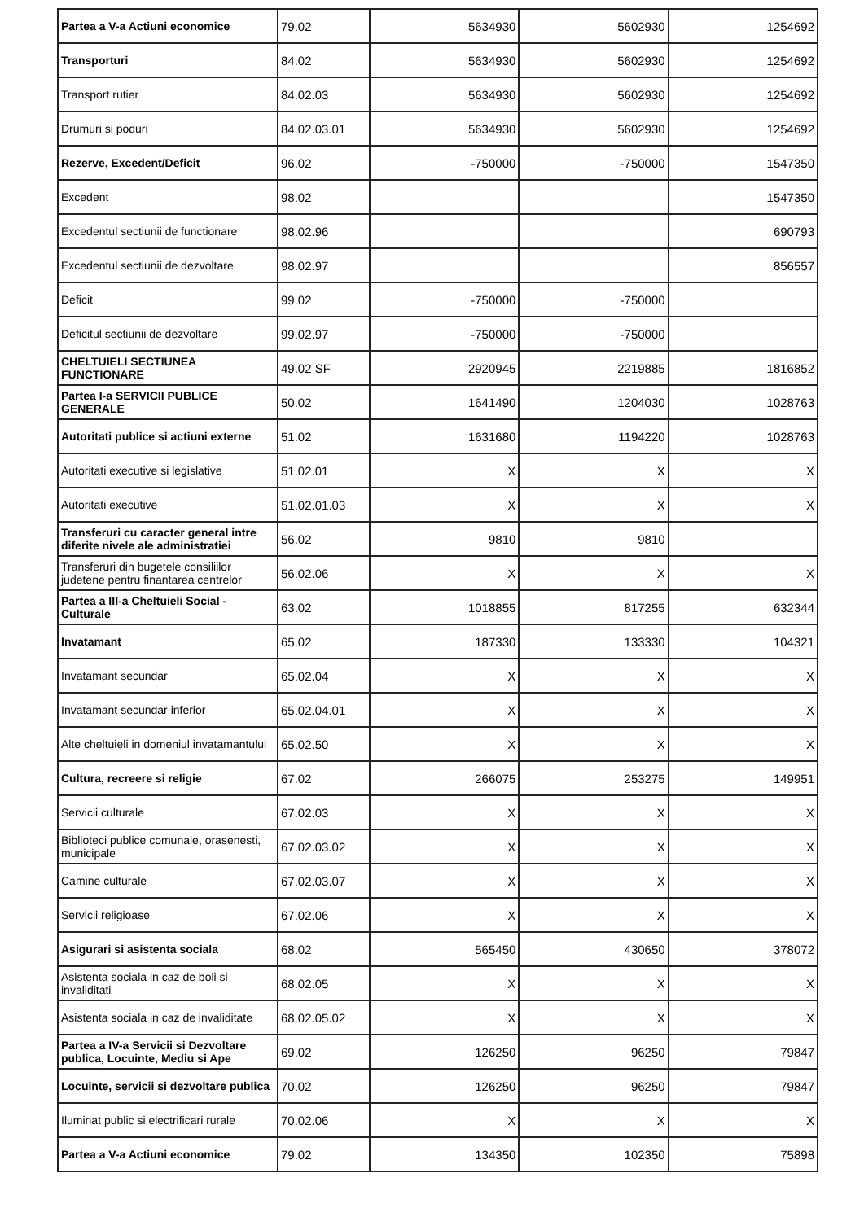| Partea a V-a Actiuni economice | 79.02 | 5634930 | 5602930 | 1254692 |
| Transporturi | 84.02 | 5634930 | 5602930 | 1254692 |
| Transport rutier | 84.02.03 | 5634930 | 5602930 | 1254692 |
| Drumuri si poduri | 84.02.03.01 | 5634930 | 5602930 | 1254692 |
| Rezerve, Excedent/Deficit | 96.02 | -750000 | -750000 | 1547350 |
| Excedent | 98.02 | | | 1547350 |
| Excedentul sectiunii de functionare | 98.02.96 | | | 690793 |
| Excedentul sectiunii de dezvoltare | 98.02.97 | | | 856557 |
| Deficit | 99.02 | -750000 | -750000 | |
| Deficitul sectiunii de dezvoltare | 99.02.97 | -750000 | -750000 | |
| CHELTUIELI SECTIUNEA FUNCTIONARE | 49.02 SF | 2920945 | 2219885 | 1816852 |
| Partea I-a SERVICII PUBLICE GENERALE | 50.02 | 1641490 | 1204030 | 1028763 |
| Autoritati publice si actiuni externe | 51.02 | 1631680 | 1194220 | 1028763 |
| Autoritati executive si legislative | 51.02.01 | X | X | X |
| Autoritati executive | 51.02.01.03 | X | X | X |
| Transferuri cu caracter general intre diferite nivele ale administratiei | 56.02 | 9810 | 9810 | |
| Transferuri din bugetele consiliilor judetene pentru finantarea centrelor | 56.02.06 | X | X | X |
| Partea a III-a Cheltuieli Social - Culturale | 63.02 | 1018855 | 817255 | 632344 |
| Invatamant | 65.02 | 187330 | 133330 | 104321 |
| Invatamant secundar | 65.02.04 | X | X | X |
| Invatamant secundar inferior | 65.02.04.01 | X | X | X |
| Alte cheltuieli in domeniul invatamantului | 65.02.50 | X | X | X |
| Cultura, recreere si religie | 67.02 | 266075 | 253275 | 149951 |
| Servicii culturale | 67.02.03 | X | X | X |
| Biblioteci publice comunale, orasenesti, municipale | 67.02.03.02 | X | X | X |
| Camine culturale | 67.02.03.07 | X | X | X |
| Servicii religioase | 67.02.06 | X | X | X |
| Asigurari si asistenta sociala | 68.02 | 565450 | 430650 | 378072 |
| Asistenta sociala in caz de boli si invaliditati | 68.02.05 | X | X | X |
| Asistenta sociala in caz de invaliditate | 68.02.05.02 | X | X | X |
| Partea a IV-a Servicii si Dezvoltare publica, Locuinte, Mediu si Ape | 69.02 | 126250 | 96250 | 79847 |
| Locuinte, servicii si dezvoltare publica | 70.02 | 126250 | 96250 | 79847 |
| Iluminat public si electrificari rurale | 70.02.06 | X | X | X |
| Partea a V-a Actiuni economice | 79.02 | 134350 | 102350 | 75898 |